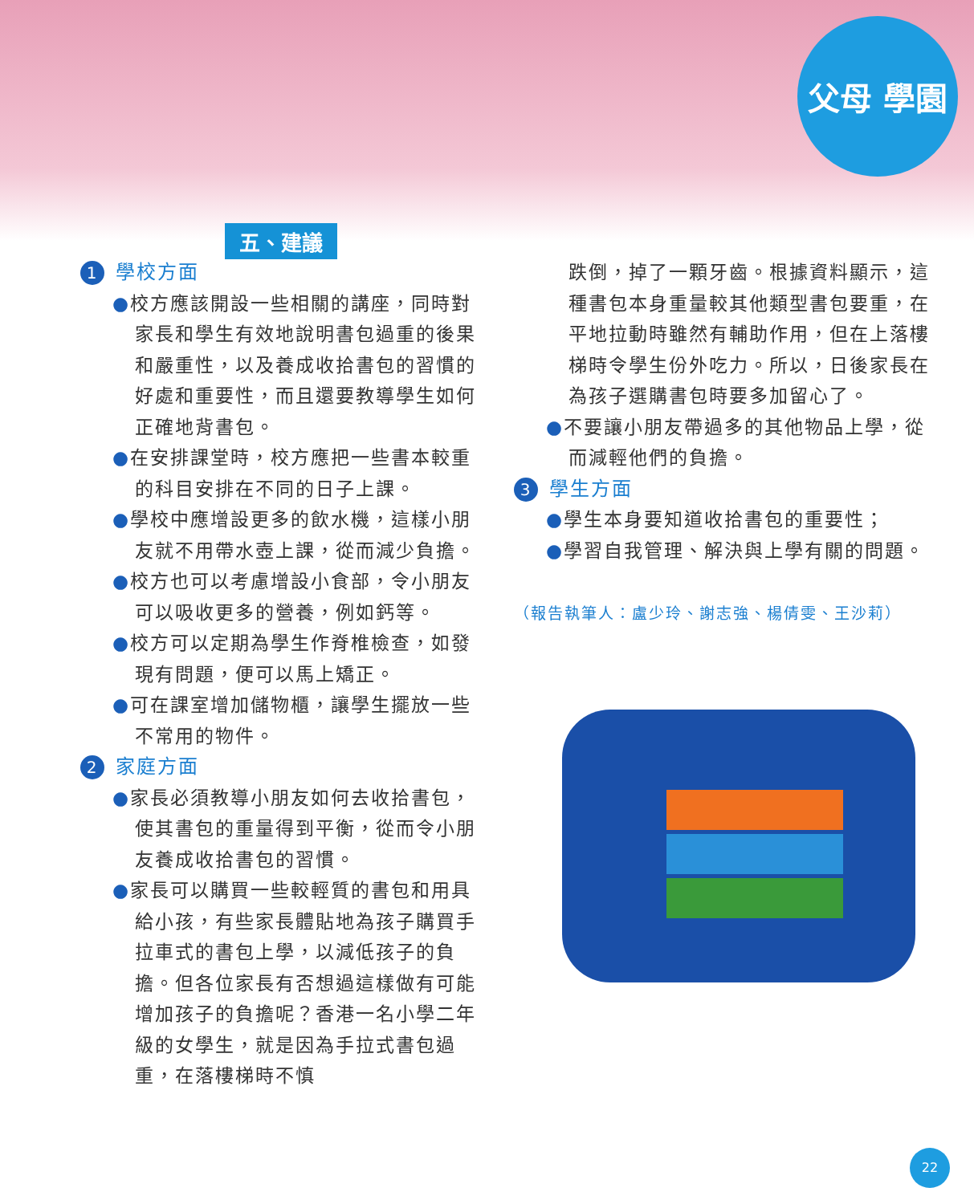父母 學園
五、建議
1 學校方面
●校方應該開設一些相關的講座，同時對家長和學生有效地說明書包過重的後果和嚴重性，以及養成收拾書包的習慣的好處和重要性，而且還要教導學生如何正確地背書包。
●在安排課堂時，校方應把一些書本較重的科目安排在不同的日子上課。
●學校中應增設更多的飲水機，這樣小朋友就不用帶水壺上課，從而減少負擔。
●校方也可以考慮增設小食部，令小朋友可以吸收更多的營養，例如鈣等。
●校方可以定期為學生作脊椎檢查，如發現有問題，便可以馬上矯正。
●可在課室增加儲物櫃，讓學生擺放一些不常用的物件。
2 家庭方面
●家長必須教導小朋友如何去收拾書包，使其書包的重量得到平衡，從而令小朋友養成收拾書包的習慣。
●家長可以購買一些較輕質的書包和用具給小孩，有些家長體貼地為孩子購買手拉車式的書包上學，以減低孩子的負擔。但各位家長有否想過這樣做有可能增加孩子的負擔呢？香港一名小學二年級的女學生，就是因為手拉式書包過重，在落樓梯時不慎
跌倒，掉了一顆牙齒。根據資料顯示，這種書包本身重量較其他類型書包要重，在平地拉動時雖然有輔助作用，但在上落樓梯時令學生份外吃力。所以，日後家長在為孩子選購書包時要多加留心了。
●不要讓小朋友帶過多的其他物品上學，從而減輕他們的負擔。
3 學生方面
●學生本身要知道收拾書包的重要性；
●學習自我管理、解決與上學有關的問題。
（報告執筆人：盧少玲、謝志強、楊倩雯、王沙莉）
22